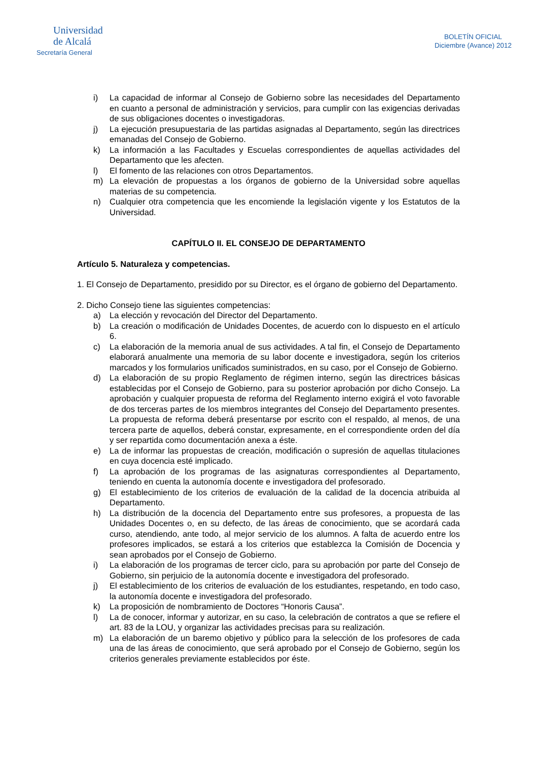Universidad
de Alcalá
Secretaría General
BOLETÍN OFICIAL
Diciembre (Avance) 2012
i) La capacidad de informar al Consejo de Gobierno sobre las necesidades del Departamento en cuanto a personal de administración y servicios, para cumplir con las exigencias derivadas de sus obligaciones docentes o investigadoras.
j) La ejecución presupuestaria de las partidas asignadas al Departamento, según las directrices emanadas del Consejo de Gobierno.
k) La información a las Facultades y Escuelas correspondientes de aquellas actividades del Departamento que les afecten.
l) El fomento de las relaciones con otros Departamentos.
m) La elevación de propuestas a los órganos de gobierno de la Universidad sobre aquellas materias de su competencia.
n) Cualquier otra competencia que les encomiende la legislación vigente y los Estatutos de la Universidad.
CAPÍTULO II. EL CONSEJO DE DEPARTAMENTO
Artículo 5. Naturaleza y competencias.
1. El Consejo de Departamento, presidido por su Director, es el órgano de gobierno del Departamento.
2. Dicho Consejo tiene las siguientes competencias:
a) La elección y revocación del Director del Departamento.
b) La creación o modificación de Unidades Docentes, de acuerdo con lo dispuesto en el artículo 6.
c) La elaboración de la memoria anual de sus actividades. A tal fin, el Consejo de Departamento elaborará anualmente una memoria de su labor docente e investigadora, según los criterios marcados y los formularios unificados suministrados, en su caso, por el Consejo de Gobierno.
d) La elaboración de su propio Reglamento de régimen interno, según las directrices básicas establecidas por el Consejo de Gobierno, para su posterior aprobación por dicho Consejo. La aprobación y cualquier propuesta de reforma del Reglamento interno exigirá el voto favorable de dos terceras partes de los miembros integrantes del Consejo del Departamento presentes. La propuesta de reforma deberá presentarse por escrito con el respaldo, al menos, de una tercera parte de aquellos, deberá constar, expresamente, en el correspondiente orden del día y ser repartida como documentación anexa a éste.
e) La de informar las propuestas de creación, modificación o supresión de aquellas titulaciones en cuya docencia esté implicado.
f) La aprobación de los programas de las asignaturas correspondientes al Departamento, teniendo en cuenta la autonomía docente e investigadora del profesorado.
g) El establecimiento de los criterios de evaluación de la calidad de la docencia atribuida al Departamento.
h) La distribución de la docencia del Departamento entre sus profesores, a propuesta de las Unidades Docentes o, en su defecto, de las áreas de conocimiento, que se acordará cada curso, atendiendo, ante todo, al mejor servicio de los alumnos. A falta de acuerdo entre los profesores implicados, se estará a los criterios que establezca la Comisión de Docencia y sean aprobados por el Consejo de Gobierno.
i) La elaboración de los programas de tercer ciclo, para su aprobación por parte del Consejo de Gobierno, sin perjuicio de la autonomía docente e investigadora del profesorado.
j) El establecimiento de los criterios de evaluación de los estudiantes, respetando, en todo caso, la autonomía docente e investigadora del profesorado.
k) La proposición de nombramiento de Doctores “Honoris Causa”.
l) La de conocer, informar y autorizar, en su caso, la celebración de contratos a que se refiere el art. 83 de la LOU, y organizar las actividades precisas para su realización.
m) La elaboración de un baremo objetivo y público para la selección de los profesores de cada una de las áreas de conocimiento, que será aprobado por el Consejo de Gobierno, según los criterios generales previamente establecidos por éste.